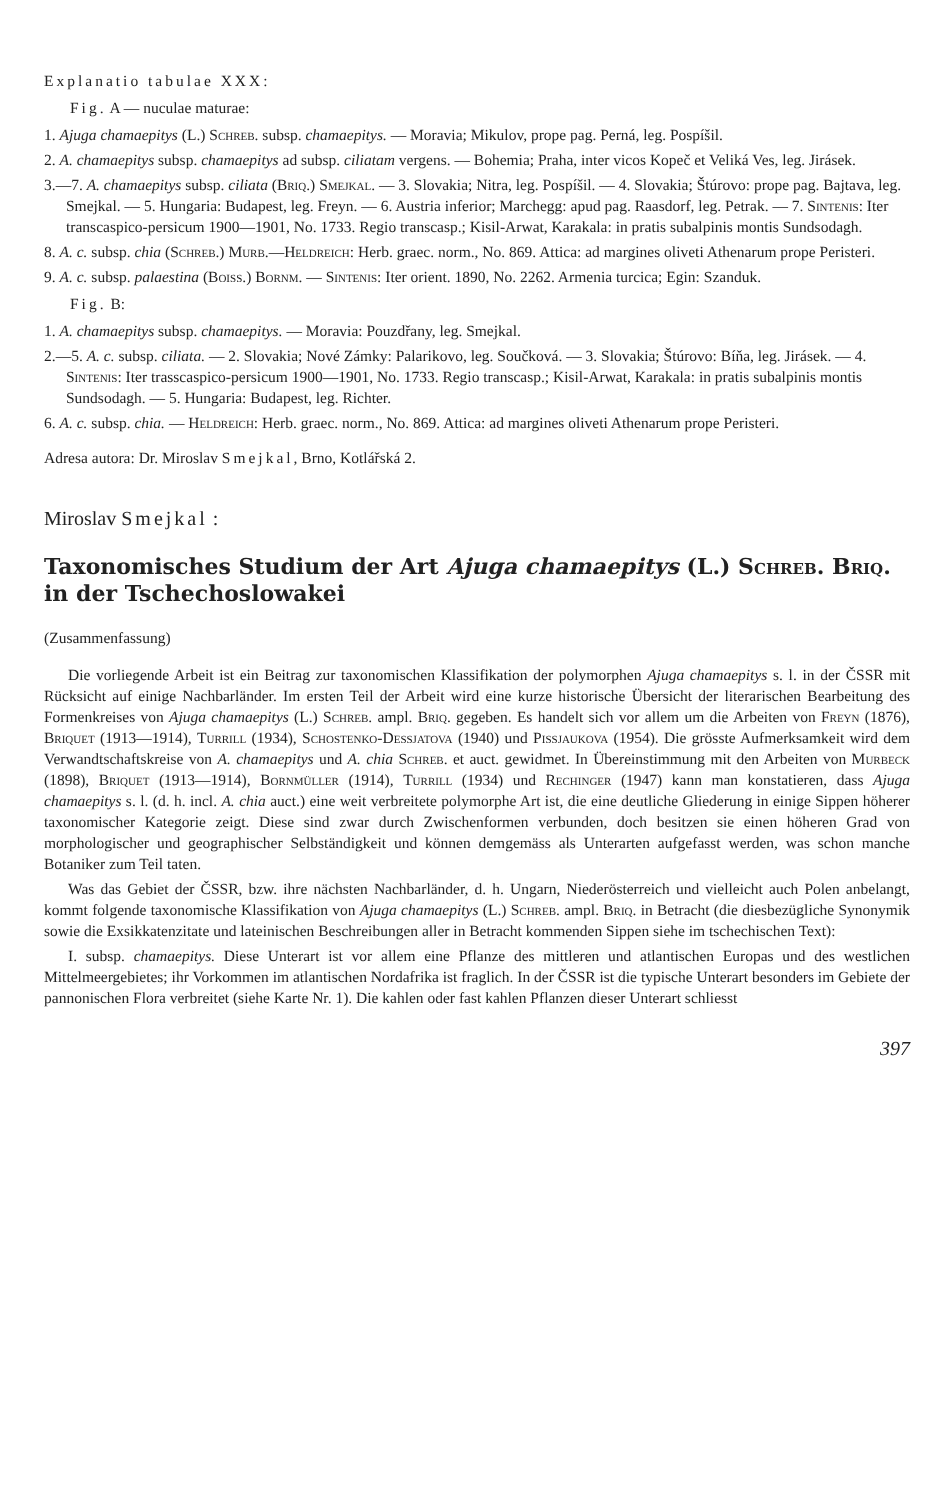Explanatio tabulae XXX:
Fig. A — nuculae maturae:
1. Ajuga chamaepitys (L.) Schreb. subsp. chamaepitys. — Moravia; Mikulov, prope pag. Perná, leg. Pospíšil.
2. A. chamaepitys subsp. chamaepitys ad subsp. ciliatam vergens. — Bohemia; Praha, inter vicos Kopeč et Veliká Ves, leg. Jirásek.
3.—7. A. chamaepitys subsp. ciliata (Briq.) Smejkal. — 3. Slovakia; Nitra, leg. Pospíšil. — 4. Slovakia; Štúrovo: prope pag. Bajtava, leg. Smejkal. — 5. Hungaria: Budapest, leg. Freyn. — 6. Austria inferior; Marchegg: apud pag. Raasdorf, leg. Petrak. — 7. Sintenis: Iter transcaspico-persicum 1900—1901, No. 1733. Regio transcasp.; Kisil-Arwat, Karakala: in pratis subalpinis montis Sundsodagh.
8. A. c. subsp. chia (Schreb.) Murb.—Heldreich: Herb. graec. norm., No. 869. Attica: ad margines oliveti Athenarum prope Peristeri.
9. A. c. subsp. palaestina (Boiss.) Bornm. — Sintenis: Iter orient. 1890, No. 2262. Armenia turcica; Egin: Szanduk.
Fig. B:
1. A. chamaepitys subsp. chamaepitys. — Moravia: Pouzdřany, leg. Smejkal.
2.—5. A. c. subsp. ciliata. — 2. Slovakia; Nové Zámky: Palarikovo, leg. Součková. — 3. Slovakia; Štúrovo: Bíňa, leg. Jirásek. — 4. Sintenis: Iter trasscaspico-persicum 1900—1901, No. 1733. Regio transcasp.; Kisil-Arwat, Karakala: in pratis subalpinis montis Sundsodagh. — 5. Hungaria: Budapest, leg. Richter.
6. A. c. subsp. chia. — Heldreich: Herb. graec. norm., No. 869. Attica: ad margines oliveti Athenarum prope Peristeri.
Adresa autora: Dr. Miroslav Smejkal, Brno, Kotlářská 2.
Miroslav Smejkal :
Taxonomisches Studium der Art Ajuga chamaepitys (L.) Schreb. Briq. in der Tschechoslowakei
(Zusammenfassung)
Die vorliegende Arbeit ist ein Beitrag zur taxonomischen Klassifikation der polymorphen Ajuga chamaepitys s. l. in der ČSSR mit Rücksicht auf einige Nachbarländer. Im ersten Teil der Arbeit wird eine kurze historische Übersicht der literarischen Bearbeitung des Formenkreises von Ajuga chamaepitys (L.) Schreb. ampl. Briq. gegeben. Es handelt sich vor allem um die Arbeiten von Freyn (1876), Briquet (1913—1914), Turrill (1934), Schostenko-Dessjatova (1940) und Pissjaukova (1954). Die grösste Aufmerksamkeit wird dem Verwandtschaftskreise von A. chamaepitys und A. chia Schreb. et auct. gewidmet. In Übereinstimmung mit den Arbeiten von Murbeck (1898), Briquet (1913—1914), Bornmüller (1914), Turrill (1934) und Rechinger (1947) kann man konstatieren, dass Ajuga chamaepitys s. l. (d. h. incl. A. chia auct.) eine weit verbreitete polymorphe Art ist, die eine deutliche Gliederung in einige Sippen höherer taxonomischer Kategorie zeigt. Diese sind zwar durch Zwischenformen verbunden, doch besitzen sie einen höheren Grad von morphologischer und geographischer Selbständigkeit und können demgemäss als Unterarten aufgefasst werden, was schon manche Botaniker zum Teil taten.
Was das Gebiet der ČSSR, bzw. ihre nächsten Nachbarländer, d. h. Ungarn, Niederösterreich und vielleicht auch Polen anbelangt, kommt folgende taxonomische Klassifikation von Ajuga chamaepitys (L.) Schreb. ampl. Briq. in Betracht (die diesbezügliche Synonymik sowie die Exsikkatenzitate und lateinischen Beschreibungen aller in Betracht kommenden Sippen siehe im tschechischen Text):
I. subsp. chamaepitys. Diese Unterart ist vor allem eine Pflanze des mittleren und atlantischen Europas und des westlichen Mittelmeergebietes; ihr Vorkommen im atlantischen Nordafrika ist fraglich. In der ČSSR ist die typische Unterart besonders im Gebiete der pannonischen Flora verbreitet (siehe Karte Nr. 1). Die kahlen oder fast kahlen Pflanzen dieser Unterart schliesst
397